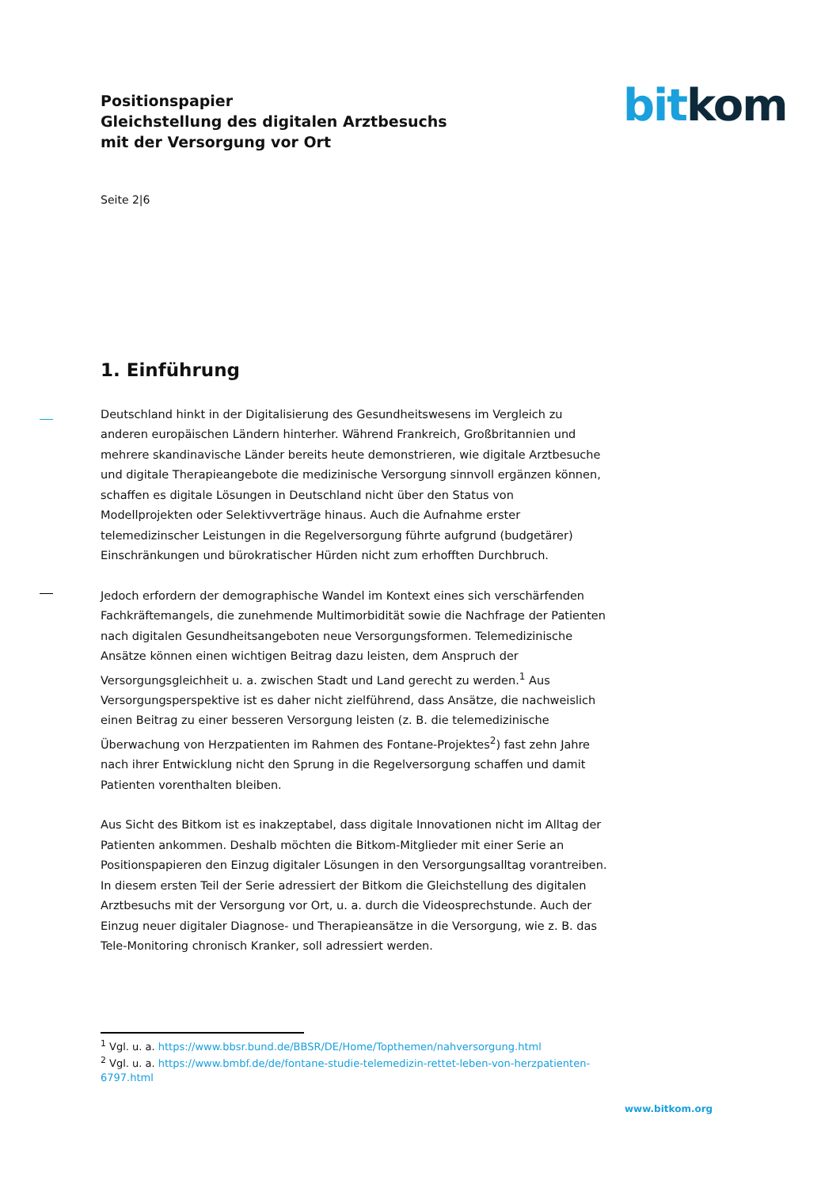Positionspapier
Gleichstellung des digitalen Arztbesuchs
mit der Versorgung vor Ort
bitkom
Seite 2|6
1. Einführung
Deutschland hinkt in der Digitalisierung des Gesundheitswesens im Vergleich zu anderen europäischen Ländern hinterher. Während Frankreich, Großbritannien und mehrere skandinavische Länder bereits heute demonstrieren, wie digitale Arztbesuche und digitale Therapieangebote die medizinische Versorgung sinnvoll ergänzen können, schaffen es digitale Lösungen in Deutschland nicht über den Status von Modellprojekten oder Selektivverträge hinaus. Auch die Aufnahme erster telemedizinscher Leistungen in die Regelversorgung führte aufgrund (budgetärer) Einschränkungen und bürokratischer Hürden nicht zum erhofften Durchbruch.
Jedoch erfordern der demographische Wandel im Kontext eines sich verschärfenden Fachkräftemangels, die zunehmende Multimorbidität sowie die Nachfrage der Patienten nach digitalen Gesundheitsangeboten neue Versorgungsformen. Telemedizinische Ansätze können einen wichtigen Beitrag dazu leisten, dem Anspruch der Versorgungsgleichheit u. a. zwischen Stadt und Land gerecht zu werden.<sup>1</sup> Aus Versorgungsperspektive ist es daher nicht zielführend, dass Ansätze, die nachweislich einen Beitrag zu einer besseren Versorgung leisten (z. B. die telemedizinische Überwachung von Herzpatienten im Rahmen des Fontane-Projektes<sup>2</sup>) fast zehn Jahre nach ihrer Entwicklung nicht den Sprung in die Regelversorgung schaffen und damit Patienten vorenthalten bleiben.
Aus Sicht des Bitkom ist es inakzeptabel, dass digitale Innovationen nicht im Alltag der Patienten ankommen. Deshalb möchten die Bitkom-Mitglieder mit einer Serie an Positionspapieren den Einzug digitaler Lösungen in den Versorgungsalltag vorantreiben. In diesem ersten Teil der Serie adressiert der Bitkom die Gleichstellung des digitalen Arztbesuchs mit der Versorgung vor Ort, u. a. durch die Videosprechstunde. Auch der Einzug neuer digitaler Diagnose- und Therapieansätze in die Versorgung, wie z. B. das Tele-Monitoring chronisch Kranker, soll adressiert werden.
<sup>1</sup> Vgl. u. a. https://www.bbsr.bund.de/BBSR/DE/Home/Topthemen/nahversorgung.html
<sup>2</sup> Vgl. u. a. https://www.bmbf.de/de/fontane-studie-telemedizin-rettet-leben-von-herzpatienten-6797.html
www.bitkom.org